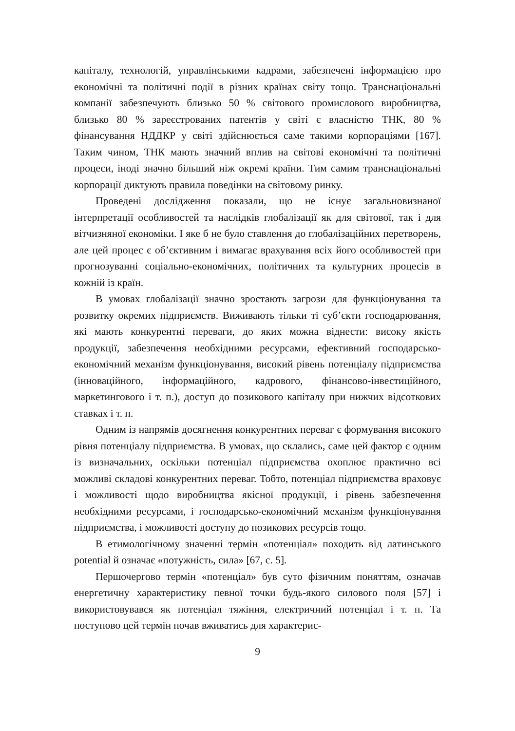капіталу, технологій, управлінськими кадрами, забезпечені інформаці­єю про економічні та політичні події в різних країнах світу тощо. Транснаціональні компанії забезпечують близько 50 % світового промислового виробництва, близько 80 % зареєстрованих патентів у світі є власністю ТНК, 80 % фінансування НДДКР у світі здійснюється саме такими корпораціями [167]. Таким чином, ТНК мають значний вплив на світові економічні та політичні процеси, іноді значно більший ніж окремі країни. Тим самим транснаціональні корпорації диктують правила поведінки на світовому ринку.
Проведені дослідження показали, що не існує загальновизнаної інтерпретації особливостей та наслідків глобалізації як для світової, так і для вітчизняної економіки. І яке б не було ставлення до глобалізаційних перетворень, але цей процес є об’єктивним і вимагає врахування всіх його особливостей при прогнозуванні соціально-економічних, політичних та культурних процесів в кожній із країн.
В умовах глобалізації значно зростають загрози для функціонування та розвитку окремих підприємств. Виживають тільки ті суб’єкти господарювання, які мають конкурентні переваги, до яких можна віднести: високу якість продукції, забезпечення необхідними ресурсами, ефективний господарсько-економічний механізм функціонування, високий рівень потенціалу підприємства (інноваційного, інформаційного, кадрового, фінансово-інвестиційного, маркетингового і т. п.), доступ до позикового капіталу при нижчих відсоткових ставках і т. п.
Одним із напрямів досягнення конкурентних переваг є формування високого рівня потенціалу підприємства. В умовах, що склались, саме цей фактор є одним із визначальних, оскільки потенціал підприємства охоплює практично всі можливі складові конкурентних переваг. Тобто, потенціал підприємства враховує і можливості щодо виробництва якісної продукції, і рівень забезпечення необхідними ресурсами, і господарсько-економічний механізм функціонування підприємства, і можливості доступу до позикових ресурсів тощо.
В етимологічному значенні термін «потенціал» походить від латинського potential й означає «потужність, сила» [67, с. 5].
Першочергово термін «потенціал» був суто фізичним поняттям, означав енергетичну характеристику певної точки будь-якого силового поля [57] і використовувався як потенціал тяжіння, електричний потенціал і т. п. Та поступово цей термін почав вживатись для характерис-
9